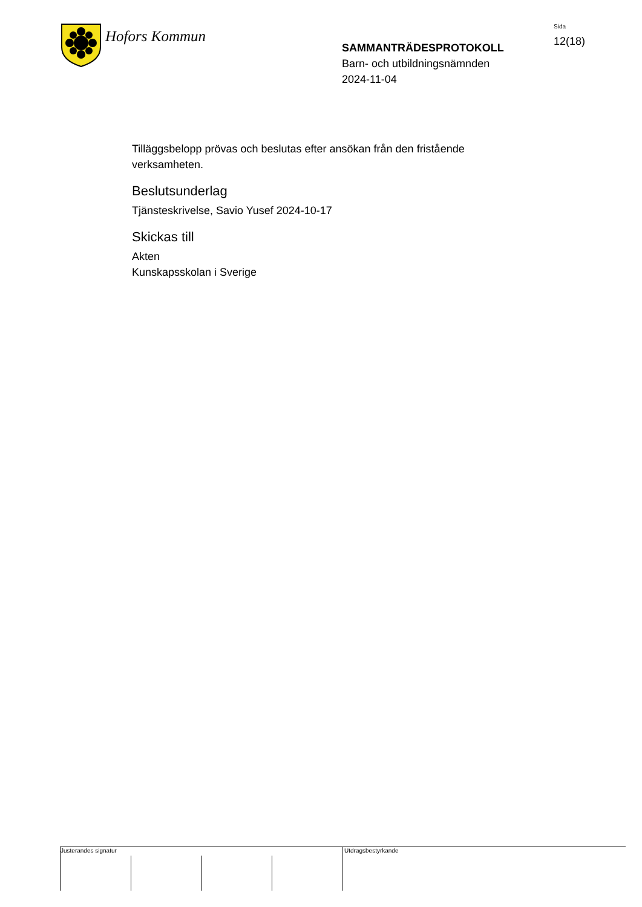Hofors Kommun
SAMMANTRÄDESPROTOKOLL
Barn- och utbildningsnämnden
2024-11-04
Sida
12(18)
Tilläggsbelopp prövas och beslutas efter ansökan från den fristående verksamheten.
Beslutsunderlag
Tjänsteskrivelse, Savio Yusef 2024-10-17
Skickas till
Akten
Kunskapsskolan i Sverige
Justerandes signatur Utdragsbestyrkande